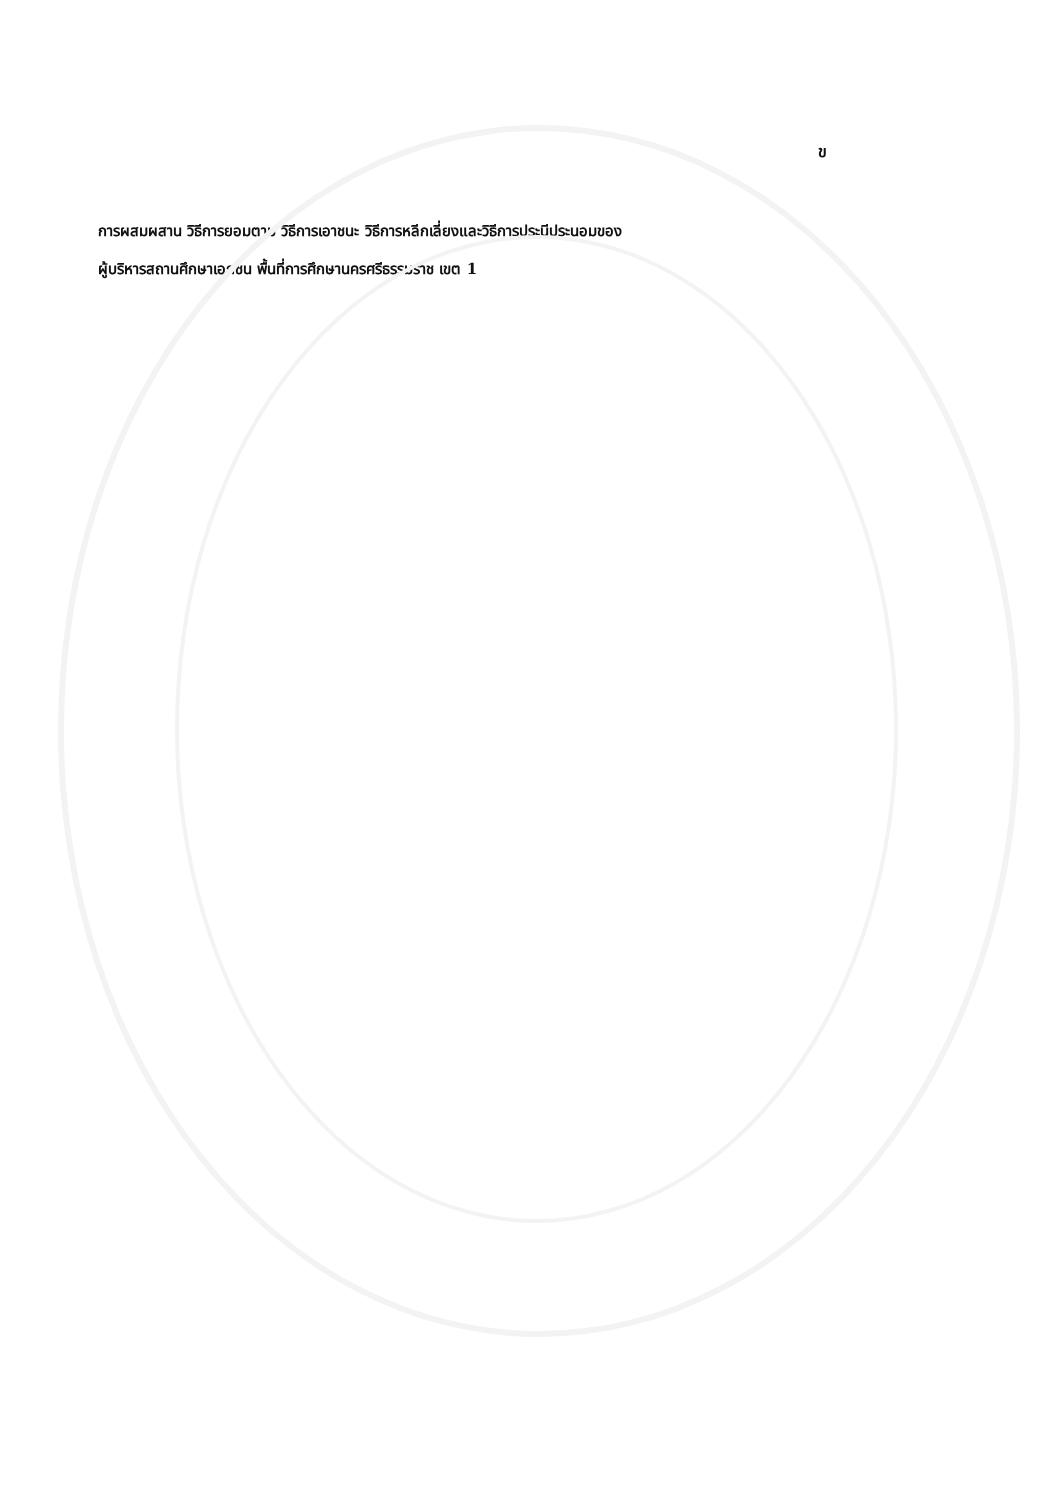ข
การผสมผสาน วิธีการยอมตาม วิธีการเอาชนะ วิธีการหลีกเลี่ยงและวิธีการประนีประนอมของ
ผู้บริหารสถานศึกษาเอกชน พื้นที่การศึกษานครศรีธรรมราช เขต 1